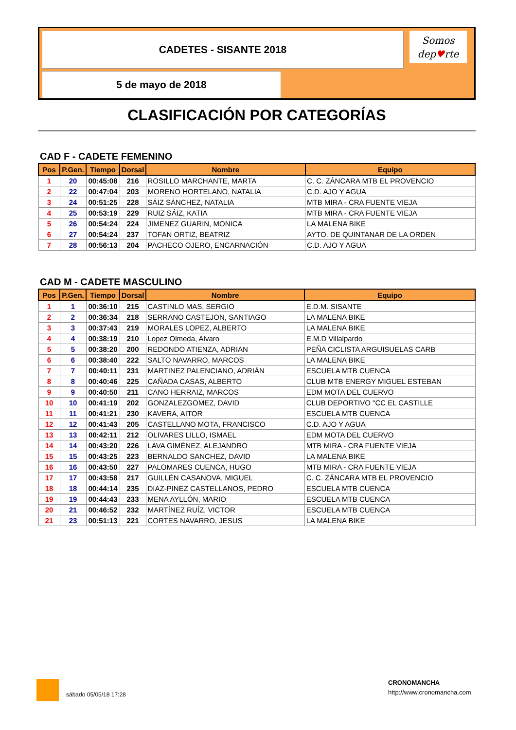CADETES - SISANTE 2018
5 de mayo de 2018
Somos
dep♥rte
CLASIFICACIÓN POR CATEGORÍAS
CAD F - CADETE FEMENINO
| Pos | P.Gen. | Tiempo | Dorsal | Nombre | Equipo |
| --- | --- | --- | --- | --- | --- |
| 1 | 20 | 00:45:08 | 216 | ROSILLO MARCHANTE, MARTA | C. C. ZÁNCARA MTB EL PROVENCIO |
| 2 | 22 | 00:47:04 | 203 | MORENO HORTELANO, NATALIA | C.D. AJO Y AGUA |
| 3 | 24 | 00:51:25 | 228 | SÁIZ SÁNCHEZ, NATALIA | MTB MIRA - CRA FUENTE VIEJA |
| 4 | 25 | 00:53:19 | 229 | RUIZ SÁIZ, KATIA | MTB MIRA - CRA FUENTE VIEJA |
| 5 | 26 | 00:54:24 | 224 | JIMENEZ GUARIN, MONICA | LA MALENA BIKE |
| 6 | 27 | 00:54:24 | 237 | TOFAN ORTIZ, BEATRIZ | AYTO. DE QUINTANAR DE LA ORDEN |
| 7 | 28 | 00:56:13 | 204 | PACHECO OJERO, ENCARNACIÓN | C.D. AJO Y AGUA |
CAD M - CADETE MASCULINO
| Pos | P.Gen. | Tiempo | Dorsal | Nombre | Equipo |
| --- | --- | --- | --- | --- | --- |
| 1 | 1 | 00:36:10 | 215 | CASTINLO MAS, SERGIO | E.D.M. SISANTE |
| 2 | 2 | 00:36:34 | 218 | SERRANO CASTEJON, SANTIAGO | LA MALENA BIKE |
| 3 | 3 | 00:37:43 | 219 | MORALES LOPEZ, ALBERTO | LA MALENA BIKE |
| 4 | 4 | 00:38:19 | 210 | Lopez Olmeda, Alvaro | E.M.D Villalpardo |
| 5 | 5 | 00:38:20 | 200 | REDONDO ATIENZA, ADRIAN | PEÑA CICLISTA ARGUISUELAS CARB |
| 6 | 6 | 00:38:40 | 222 | SALTO NAVARRO, MARCOS | LA MALENA BIKE |
| 7 | 7 | 00:40:11 | 231 | MARTINEZ PALENCIANO, ADRIÁN | ESCUELA MTB CUENCA |
| 8 | 8 | 00:40:46 | 225 | CAÑADA CASAS, ALBERTO | CLUB MTB ENERGY MIGUEL ESTEBAN |
| 9 | 9 | 00:40:50 | 211 | CANO HERRAIZ, MARCOS | EDM MOTA DEL CUERVO |
| 10 | 10 | 00:41:19 | 202 | GONZALEZGOMEZ, DAVID | CLUB DEPORTIVO "CC EL CASTILLE |
| 11 | 11 | 00:41:21 | 230 | KAVERA, AITOR | ESCUELA MTB CUENCA |
| 12 | 12 | 00:41:43 | 205 | CASTELLANO MOTA, FRANCISCO | C.D. AJO Y AGUA |
| 13 | 13 | 00:42:11 | 212 | OLIVARES LILLO, ISMAEL | EDM MOTA DEL CUERVO |
| 14 | 14 | 00:43:20 | 226 | LAVA GIMÉNEZ, ALEJANDRO | MTB MIRA - CRA FUENTE VIEJA |
| 15 | 15 | 00:43:25 | 223 | BERNALDO SANCHEZ, DAVID | LA MALENA BIKE |
| 16 | 16 | 00:43:50 | 227 | PALOMARES CUENCA, HUGO | MTB MIRA - CRA FUENTE VIEJA |
| 17 | 17 | 00:43:58 | 217 | GUILLÉN CASANOVA, MIGUEL | C. C. ZÁNCARA MTB EL PROVENCIO |
| 18 | 18 | 00:44:14 | 235 | DIAZ-PINEZ CASTELLANOS, PEDRO | ESCUELA MTB CUENCA |
| 19 | 19 | 00:44:43 | 233 | MENA AYLLÓN, MARIO | ESCUELA MTB CUENCA |
| 20 | 21 | 00:46:52 | 232 | MARTÍNEZ RUÍZ, VICTOR | ESCUELA MTB CUENCA |
| 21 | 23 | 00:51:13 | 221 | CORTES NAVARRO, JESUS | LA MALENA BIKE |
sábado 05/05/18 17:28
CRONOMANCHA
http://www.cronomancha.com